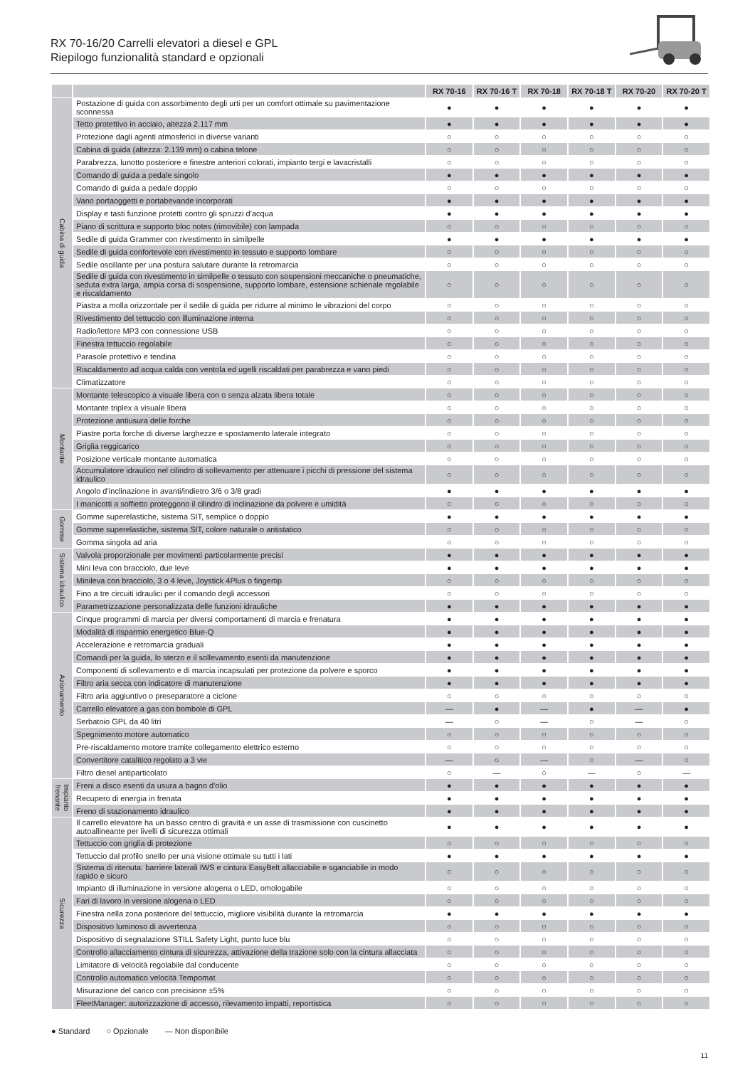RX 70-16/20 Carrelli elevatori a diesel e GPL
Riepilogo funzionalità standard e opzionali
| | | RX 70-16 | RX 70-16 T | RX 70-18 | RX 70-18 T | RX 70-20 | RX 70-20 T |
| --- | --- | --- | --- | --- | --- | --- | --- |
| Cabina di guida | Postazione di guida con assorbimento degli urti per un comfort ottimale su pavimentazione sconnessa | ● | ● | ● | ● | ● | ● |
| | Tetto protettivo in acciaio, altezza 2.117 mm | ● | ● | ● | ● | ● | ● |
| | Protezione dagli agenti atmosferici in diverse varianti | ○ | ○ | ○ | ○ | ○ | ○ |
| | Cabina di guida (altezza: 2.139 mm) o cabina telone | ○ | ○ | ○ | ○ | ○ | ○ |
| | Parabrezza, lunotto posteriore e finestre anteriori colorati, impianto tergi e lavacristalli | ○ | ○ | ○ | ○ | ○ | ○ |
| | Comando di guida a pedale singolo | ● | ● | ● | ● | ● | ● |
| | Comando di guida a pedale doppio | ○ | ○ | ○ | ○ | ○ | ○ |
| | Vano portaoggetti e portabevande incorporati | ● | ● | ● | ● | ● | ● |
| | Display e tasti funzione protetti contro gli spruzzi d’acqua | ● | ● | ● | ● | ● | ● |
| | Piano di scrittura e supporto bloc notes (rimovibile) con lampada | ○ | ○ | ○ | ○ | ○ | ○ |
| | Sedile di guida Grammer con rivestimento in similpelle | ● | ● | ● | ● | ● | ● |
| | Sedile di guida confortevole con rivestimento in tessuto e supporto lombare | ○ | ○ | ○ | ○ | ○ | ○ |
| | Sedile oscillante per una postura salutare durante la retromarcia | ○ | ○ | ○ | ○ | ○ | ○ |
| | Sedile di guida con rivestimento in similpelle o tessuto con sospensioni meccaniche o pneumatiche, seduta extra larga, ampia corsa di sospensione, supporto lombare, estensione schienale regolabile e riscaldamento | ○ | ○ | ○ | ○ | ○ | ○ |
| | Piastra a molla orizzontale per il sedile di guida per ridurre al minimo le vibrazioni del corpo | ○ | ○ | ○ | ○ | ○ | ○ |
| | Rivestimento del tettuccio con illuminazione interna | ○ | ○ | ○ | ○ | ○ | ○ |
| | Radio/lettore MP3 con connessione USB | ○ | ○ | ○ | ○ | ○ | ○ |
| | Finestra tettuccio regolabile | ○ | ○ | ○ | ○ | ○ | ○ |
| | Parasole protettivo e tendina | ○ | ○ | ○ | ○ | ○ | ○ |
| | Riscaldamento ad acqua calda con ventola ed ugelli riscaldati per parabrezza e vano piedi | ○ | ○ | ○ | ○ | ○ | ○ |
| | Climatizzatore | ○ | ○ | ○ | ○ | ○ | ○ |
| Montante | Montante telescopico a visuale libera con o senza alzata libera totale | ○ | ○ | ○ | ○ | ○ | ○ |
| | Montante triplex a visuale libera | ○ | ○ | ○ | ○ | ○ | ○ |
| | Protezione antiusura delle forche | ○ | ○ | ○ | ○ | ○ | ○ |
| | Piastre porta forche di diverse larghezze e spostamento laterale integrato | ○ | ○ | ○ | ○ | ○ | ○ |
| | Griglia reggicarico | ○ | ○ | ○ | ○ | ○ | ○ |
| | Posizione verticale montante automatica | ○ | ○ | ○ | ○ | ○ | ○ |
| | Accumulatore idraulico nel cilindro di sollevamento per attenuare i picchi di pressione del sistema idraulico | ○ | ○ | ○ | ○ | ○ | ○ |
| | Angolo d’inclinazione in avanti/indietro 3/6 o 3/8 gradi | ● | ● | ● | ● | ● | ● |
| | I manicotti a soffietto proteggono il cilindro di inclinazione da polvere e umidità | ○ | ○ | ○ | ○ | ○ | ○ |
| Gomme | Gomme superelastiche, sistema SIT, semplice o doppio | ● | ● | ● | ● | ● | ● |
| | Gomme superelastiche, sistema SIT, colore naturale o antistatico | ○ | ○ | ○ | ○ | ○ | ○ |
| | Gomma singola ad aria | ○ | ○ | ○ | ○ | ○ | ○ |
| Sistema idraulico | Valvola proporzionale per movimenti particolarmente precisi | ● | ● | ● | ● | ● | ● |
| | Mini leva con bracciolo, due leve | ● | ● | ● | ● | ● | ● |
| | Minileva con bracciolo, 3 o 4 leve, Joystick 4Plus o fingertip | ○ | ○ | ○ | ○ | ○ | ○ |
| | Fino a tre circuiti idraulici per il comando degli accessori | ○ | ○ | ○ | ○ | ○ | ○ |
| | Parametrizzazione personalizzata delle funzioni idrauliche | ● | ● | ● | ● | ● | ● |
| Azionamento | Cinque programmi di marcia per diversi comportamenti di marcia e frenatura | ● | ● | ● | ● | ● | ● |
| | Modalità di risparmio energetico Blue-Q | ● | ● | ● | ● | ● | ● |
| | Accelerazione e retromarcia graduali | ● | ● | ● | ● | ● | ● |
| | Comandi per la guida, lo sterzo e il sollevamento esenti da manutenzione | ● | ● | ● | ● | ● | ● |
| | Componenti di sollevamento e di marcia incapsulati per protezione da polvere e sporco | ● | ● | ● | ● | ● | ● |
| | Filtro aria secca con indicatore di manutenzione | ● | ● | ● | ● | ● | ● |
| | Filtro aria aggiuntivo o preseparatore a ciclone | ○ | ○ | ○ | ○ | ○ | ○ |
| | Carrello elevatore a gas con bombole di GPL | — | ● | — | ● | — | ● |
| | Serbatoio GPL da 40 litri | — | ○ | — | ○ | — | ○ |
| | Spegnimento motore automatico | ○ | ○ | ○ | ○ | ○ | ○ |
| | Pre-riscaldamento motore tramite collegamento elettrico esterno | ○ | ○ | ○ | ○ | ○ | ○ |
| | Convertitore catalitico regolato a 3 vie | — | ○ | — | ○ | — | ○ |
| | Filtro diesel antiparticolato | ○ | — | ○ | — | ○ | — |
| Impianto frenante | Freni a disco esenti da usura a bagno d'olio | ● | ● | ● | ● | ● | ● |
| | Recupero di energia in frenata | ● | ● | ● | ● | ● | ● |
| | Freno di stazionamento idraulico | ● | ● | ● | ● | ● | ● |
| Sicurezza | Il carrello elevatore ha un basso centro di gravità e un asse di trasmissione con cuscinetto autoallineante per livelli di sicurezza ottimali | ● | ● | ● | ● | ● | ● |
| | Tettuccio con griglia di protezione | ○ | ○ | ○ | ○ | ○ | ○ |
| | Tettuccio dal profilo snello per una visione ottimale su tutti i lati | ● | ● | ● | ● | ● | ● |
| | Sistema di ritenuta: barriere laterali IWS e cintura EasyBelt allacciabile e sganciabile in modo rapido e sicuro | ○ | ○ | ○ | ○ | ○ | ○ |
| | Impianto di illuminazione in versione alogena o LED, omologabile | ○ | ○ | ○ | ○ | ○ | ○ |
| | Fari di lavoro in versione alogena o LED | ○ | ○ | ○ | ○ | ○ | ○ |
| | Finestra nella zona posteriore del tettuccio, migliore visibilità durante la retromarcia | ● | ● | ● | ● | ● | ● |
| | Dispositivo luminoso di avvertenza | ○ | ○ | ○ | ○ | ○ | ○ |
| | Dispositivo di segnalazione STILL Safety Light, punto luce blu | ○ | ○ | ○ | ○ | ○ | ○ |
| | Controllo allacciamento cintura di sicurezza, attivazione della trazione solo con la cintura allacciata | ○ | ○ | ○ | ○ | ○ | ○ |
| | Limitatore di velocità regolabile dal conducente | ○ | ○ | ○ | ○ | ○ | ○ |
| | Controllo automatico velocità Tempomat | ○ | ○ | ○ | ○ | ○ | ○ |
| | Misurazione del carico con precisione ±5% | ○ | ○ | ○ | ○ | ○ | ○ |
| | FleetManager: autorizzazione di accesso, rilevamento impatti, reportistica | ○ | ○ | ○ | ○ | ○ | ○ |
● Standard ○ Opzionale — Non disponibile
11